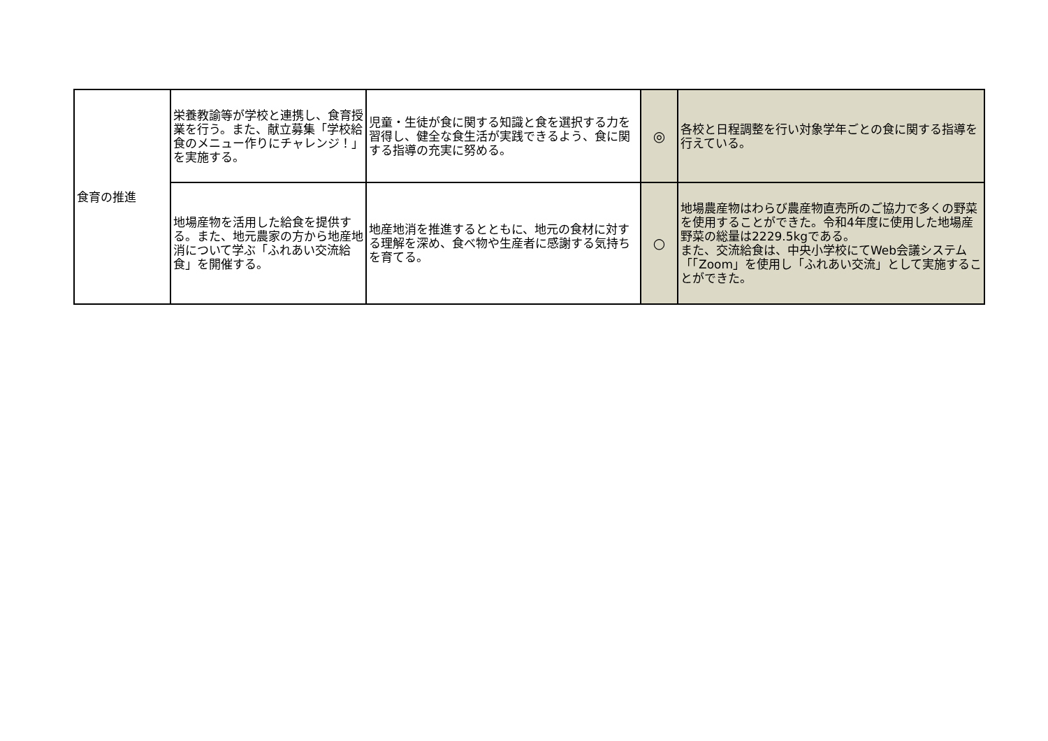| 食育の推進 | 栄養教諭等が学校と連携し、食育授業を行う。また、献立募集「学校給食のメニュー作りにチャレンジ！」を実施する。 | 児童・生徒が食に関する知識と食を選択する力を習得し、健全な食生活が実践できるよう、食に関する指導の充実に努める。 | ◎ | 各校と日程調整を行い対象学年ごとの食に関する指導を行えている。 |
| | 地場産物を活用した給食を提供する。また、地元農家の方から地産地消について学ぶ「ふれあい交流給食」を開催する。 | 地産地消を推進するとともに、地元の食材に対する理解を深め、食べ物や生産者に感謝する気持ちを育てる。 | ○ | 地場農産物はわらび農産物直売所のご協力で多くの野菜を使用することができた。令和4年度に使用した地場産野菜の総量は2229.5kgである。 また、交流給食は、中央小学校にてWeb会議システム「「Zoom」を使用し「ふれあい交流」として実施することができた。 |